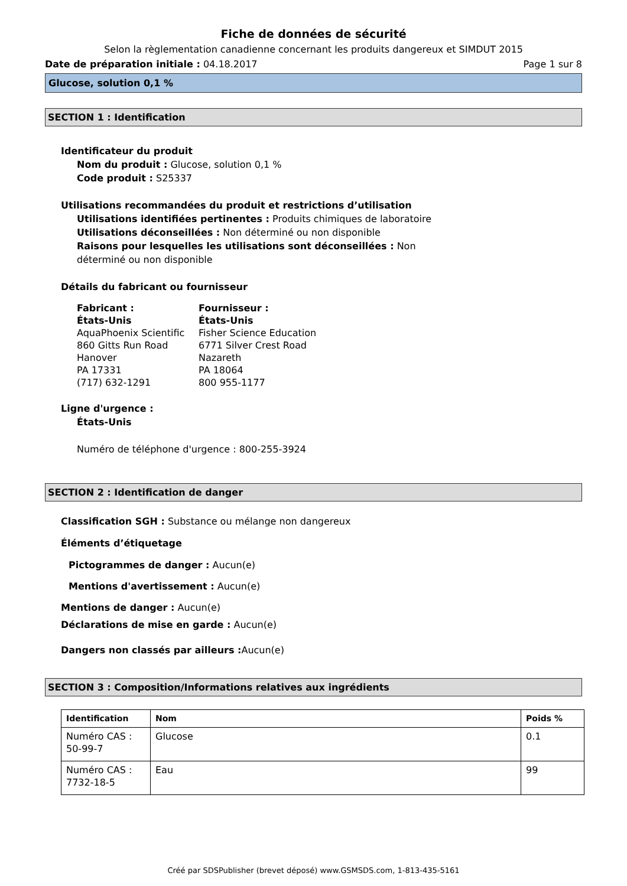Fiche de données de sécurité
Selon la règlementation canadienne concernant les produits dangereux et SIMDUT 2015
Date de préparation initiale : 04.18.2017 Page 1 sur 8
Glucose, solution 0,1 %
SECTION 1 : Identification
Identificateur du produit
Nom du produit : Glucose, solution 0,1 %
Code produit : S25337
Utilisations recommandées du produit et restrictions d’utilisation
Utilisations identifiées pertinentes : Produits chimiques de laboratoire
Utilisations déconseillées : Non déterminé ou non disponible
Raisons pour lesquelles les utilisations sont déconseillées : Non déterminé ou non disponible
Détails du fabricant ou fournisseur
Fabricant :
États-Unis
AquaPhoenix Scientific
860 Gitts Run Road
Hanover
PA 17331
(717) 632-1291
Fournisseur :
États-Unis
Fisher Science Education
6771 Silver Crest Road
Nazareth
PA 18064
800 955-1177
Ligne d'urgence :
États-Unis
Numéro de téléphone d'urgence : 800-255-3924
SECTION 2 : Identification de danger
Classification SGH : Substance ou mélange non dangereux
Éléments d’étiquetage
Pictogrammes de danger : Aucun(e)
Mentions d'avertissement : Aucun(e)
Mentions de danger : Aucun(e)
Déclarations de mise en garde : Aucun(e)
Dangers non classés par ailleurs : Aucun(e)
SECTION 3 : Composition/Informations relatives aux ingrédients
| Identification | Nom | Poids % |
| --- | --- | --- |
| Numéro CAS : 50-99-7 | Glucose | 0.1 |
| Numéro CAS : 7732-18-5 | Eau | 99 |
Créé par SDSPublisher (brevet déposé) www.GSMSDS.com, 1-813-435-5161